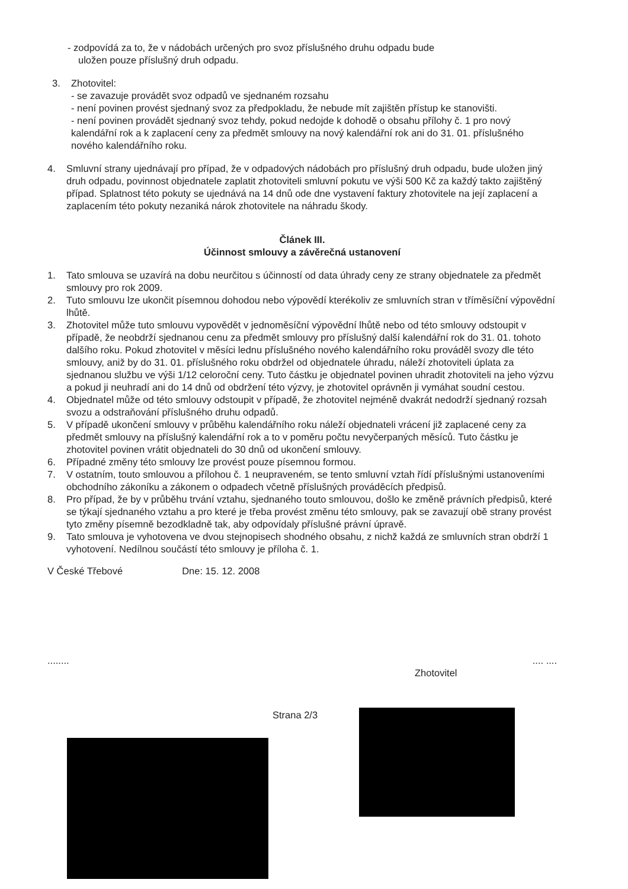- zodpovídá za to, že v nádobách určených pro svoz příslušného druhu odpadu bude
uložen pouze příslušný druh odpadu.
3. Zhotovitel:
- se zavazuje provádět svoz odpadů ve sjednaném rozsahu
- není povinen provést sjednaný svoz za předpokladu, že nebude mít zajištěn přístup ke stanovišti.
- není povinen provádět sjednaný svoz tehdy, pokud nedojde k dohodě o obsahu přílohy č. 1 pro nový kalendářní rok a k zaplacení ceny za předmět smlouvy na nový kalendářní rok ani do 31. 01. příslušného nového kalendářního roku.
4. Smluvní strany ujednávají pro případ, že v odpadových nádobách pro příslušný druh odpadu, bude uložen jiný druh odpadu, povinnost objednatele zaplatit zhotoviteli smluvní pokutu ve výši 500 Kč za každý takto zajištěný případ. Splatnost této pokuty se ujednává na 14 dnů ode dne vystavení faktury zhotovitele na její zaplacení a zaplacením této pokuty nezaniká nárok zhotovitele na náhradu škody.
Článek III.
Účinnost smlouvy a závěrečná ustanovení
1. Tato smlouva se uzavírá na dobu neurčitou s účinností od data úhrady ceny ze strany objednatele za předmět smlouvy pro rok 2009.
2. Tuto smlouvu lze ukončit písemnou dohodou nebo výpovědí kterékoliv ze smluvních stran v tříměsíční výpovědní lhůtě.
3. Zhotovitel může tuto smlouvu vypovědět v jednoměsíční výpovědní lhůtě nebo od této smlouvy odstoupit v případě, že neobdrží sjednanou cenu za předmět smlouvy pro příslušný další kalendářní rok do 31. 01. tohoto dalšího roku. Pokud zhotovitel v měsíci lednu příslušného nového kalendářního roku prováděl svozy dle této smlouvy, aniž by do 31. 01. příslušného roku obdržel od objednatele úhradu, náleží zhotoviteli úplata za sjednanou službu ve výši 1/12 celoroční ceny. Tuto částku je objednatel povinen uhradit zhotoviteli na jeho výzvu a pokud ji neuhradí ani do 14 dnů od obdržení této výzvy, je zhotovitel oprávněn ji vymáhat soudní cestou.
4. Objednatel může od této smlouvy odstoupit v případě, že zhotovitel nejméně dvakrát nedodrží sjednaný rozsah svozu a odstraňování příslušného druhu odpadů.
5. V případě ukončení smlouvy v průběhu kalendářního roku náleží objednateli vrácení již zaplacené ceny za předmět smlouvy na příslušný kalendářní rok a to v poměru počtu nevyčerpaných měsíců. Tuto částku je zhotovitel povinen vrátit objednateli do 30 dnů od ukončení smlouvy.
6. Případné změny této smlouvy lze provést pouze písemnou formou.
7. V ostatním, touto smlouvou a přílohou č. 1 neupraveném, se tento smluvní vztah řídí příslušnými ustanoveními obchodního zákoníku a zákonem o odpadech včetně příslušných prováděcích předpisů.
8. Pro případ, že by v průběhu trvání vztahu, sjednaného touto smlouvou, došlo ke změně právních předpisů, které se týkají sjednaného vztahu a pro které je třeba provést změnu této smlouvy, pak se zavazují obě strany provést tyto změny písemně bezodkladně tak, aby odpovídaly příslušné právní úpravě.
9. Tato smlouva je vyhotovena ve dvou stejnopisech shodného obsahu, z nichž každá ze smluvních stran obdrží 1 vyhotovení. Nedílnou součástí této smlouvy je příloha č. 1.
V České Třebové Dne: 15. 12. 2008
............ ....
Zhotovitel
Strana 2/3